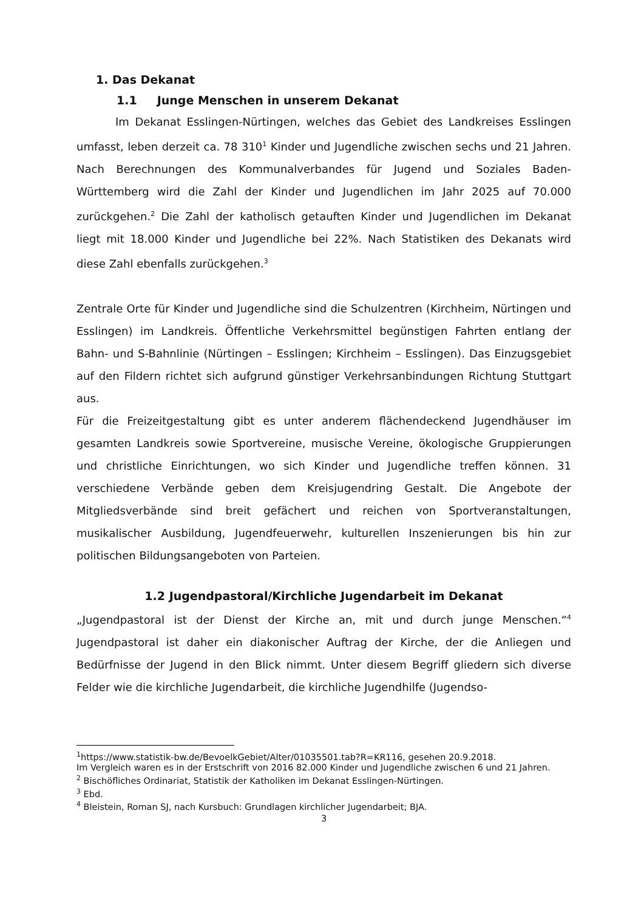1. Das Dekanat
1.1 Junge Menschen in unserem Dekanat
Im Dekanat Esslingen-Nürtingen, welches das Gebiet des Landkreises Esslingen umfasst, leben derzeit ca. 78 310<sup>1</sup> Kinder und Jugendliche zwischen sechs und 21 Jahren. Nach Berechnungen des Kommunalverbandes für Jugend und Soziales Baden-Württemberg wird die Zahl der Kinder und Jugendlichen im Jahr 2025 auf 70.000 zurückgehen.<sup>2</sup> Die Zahl der katholisch getauften Kinder und Jugendlichen im Dekanat liegt mit 18.000 Kinder und Jugendliche bei 22%. Nach Statistiken des Dekanats wird diese Zahl ebenfalls zurückgehen.<sup>3</sup>
Zentrale Orte für Kinder und Jugendliche sind die Schulzentren (Kirchheim, Nürtingen und Esslingen) im Landkreis. Öffentliche Verkehrsmittel begünstigen Fahrten entlang der Bahn- und S-Bahnlinie (Nürtingen – Esslingen; Kirchheim – Esslingen). Das Einzugsgebiet auf den Fildern richtet sich aufgrund günstiger Verkehrsanbindungen Richtung Stuttgart aus.
Für die Freizeitgestaltung gibt es unter anderem flächendeckend Jugendhäuser im gesamten Landkreis sowie Sportvereine, musische Vereine, ökologische Gruppierungen und christliche Einrichtungen, wo sich Kinder und Jugendliche treffen können. 31 verschiedene Verbände geben dem Kreisjugendring Gestalt. Die Angebote der Mitgliedsverbände sind breit gefächert und reichen von Sportveranstaltungen, musikalischer Ausbildung, Jugendfeuerwehr, kulturellen Inszenierungen bis hin zur politischen Bildungsangeboten von Parteien.
1.2 Jugendpastoral/Kirchliche Jugendarbeit im Dekanat
„Jugendpastoral ist der Dienst der Kirche an, mit und durch junge Menschen.“<sup>4</sup> Jugendpastoral ist daher ein diakonischer Auftrag der Kirche, der die Anliegen und Bedürfnisse der Jugend in den Blick nimmt. Unter diesem Begriff gliedern sich diverse Felder wie die kirchliche Jugendarbeit, die kirchliche Jugendhilfe (Jugendso-
<sup>1</sup> https://www.statistik-bw.de/BevoelkGebiet/Alter/01035501.tab?R=KR116, gesehen 20.9.2018.
Im Vergleich waren es in der Erstschrift von 2016 82.000 Kinder und Jugendliche zwischen 6 und 21 Jahren.
<sup>2</sup> Bischöfliches Ordinariat, Statistik der Katholiken im Dekanat Esslingen-Nürtingen.
<sup>3</sup> Ebd.
<sup>4</sup> Bleistein, Roman SJ, nach Kursbuch: Grundlagen kirchlicher Jugendarbeit; BJA.
3